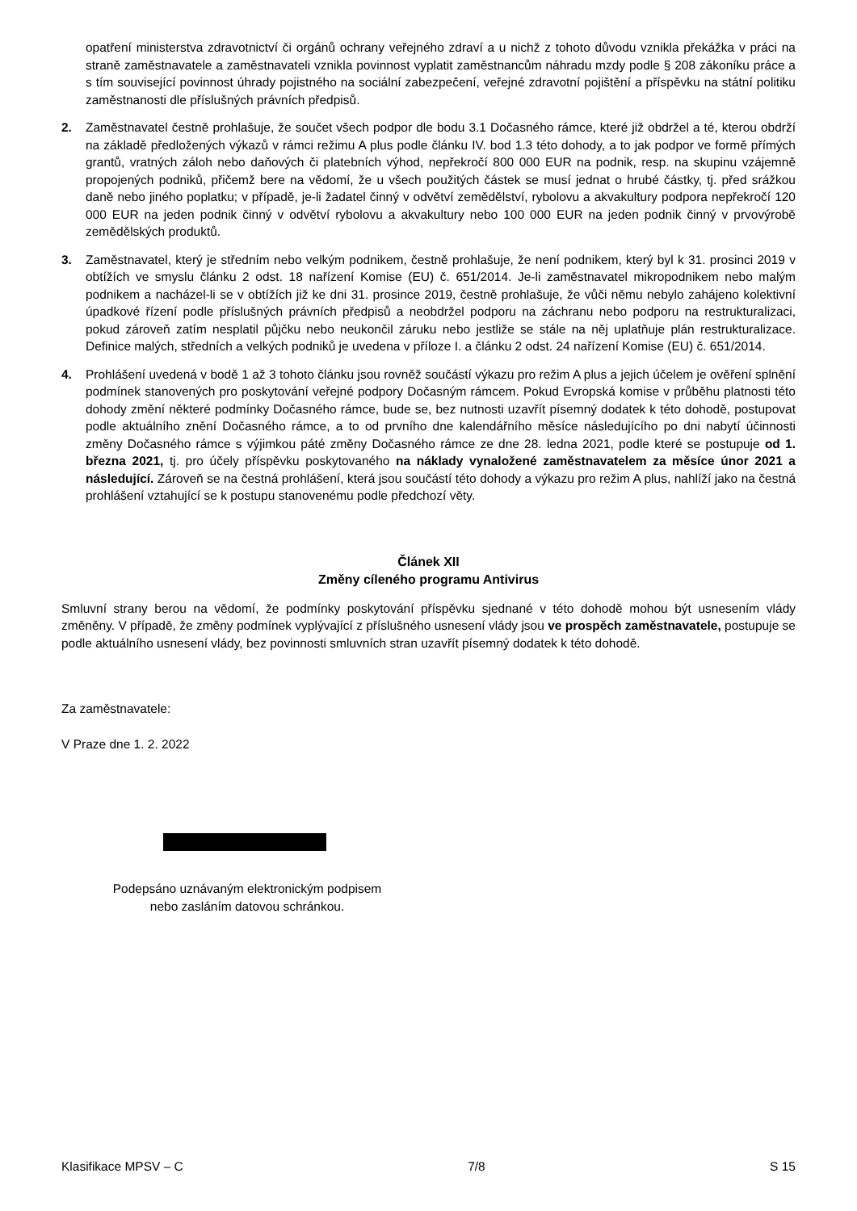opatření ministerstva zdravotnictví či orgánů ochrany veřejného zdraví a u nichž z tohoto důvodu vznikla překážka v práci na straně zaměstnavatele a zaměstnavateli vznikla povinnost vyplatit zaměstnancům náhradu mzdy podle § 208 zákoníku práce a s tím související povinnost úhrady pojistného na sociální zabezpečení, veřejné zdravotní pojištění a příspěvku na státní politiku zaměstnanosti dle příslušných právních předpisů.
2. Zaměstnavatel čestně prohlašuje, že součet všech podpor dle bodu 3.1 Dočasného rámce, které již obdržel a té, kterou obdrží na základě předložených výkazů v rámci režimu A plus podle článku IV. bod 1.3 této dohody, a to jak podpor ve formě přímých grantů, vratných záloh nebo daňových či platebních výhod, nepřekročí 800 000 EUR na podnik, resp. na skupinu vzájemně propojených podniků, přičemž bere na vědomí, že u všech použitých částek se musí jednat o hrubé částky, tj. před srážkou daně nebo jiného poplatku; v případě, je-li žadatel činný v odvětví zemědělství, rybolovu a akvakultury podpora nepřekročí 120 000 EUR na jeden podnik činný v odvětví rybolovu a akvakultury nebo 100 000 EUR na jeden podnik činný v prvovýrobě zemědělských produktů.
3. Zaměstnavatel, který je středním nebo velkým podnikem, čestně prohlašuje, že není podnikem, který byl k 31. prosinci 2019 v obtížích ve smyslu článku 2 odst. 18 nařízení Komise (EU) č. 651/2014. Je-li zaměstnavatel mikropodnikem nebo malým podnikem a nacházel-li se v obtížích již ke dni 31. prosince 2019, čestně prohlašuje, že vůči němu nebylo zahájeno kolektivní úpadkové řízení podle příslušných právních předpisů a neobdržel podporu na záchranu nebo podporu na restrukturalizaci, pokud zároveň zatím nesplatil půjčku nebo neukončil záruku nebo jestliže se stále na něj uplatňuje plán restrukturalizace. Definice malých, středních a velkých podniků je uvedena v příloze I. a článku 2 odst. 24 nařízení Komise (EU) č. 651/2014.
4. Prohlášení uvedená v bodě 1 až 3 tohoto článku jsou rovněž součástí výkazu pro režim A plus a jejich účelem je ověření splnění podmínek stanovených pro poskytování veřejné podpory Dočasným rámcem. Pokud Evropská komise v průběhu platnosti této dohody změní některé podmínky Dočasného rámce, bude se, bez nutnosti uzavřít písemný dodatek k této dohodě, postupovat podle aktuálního znění Dočasného rámce, a to od prvního dne kalendářního měsíce následujícího po dni nabytí účinnosti změny Dočasného rámce s výjimkou páté změny Dočasného rámce ze dne 28. ledna 2021, podle které se postupuje od 1. března 2021, tj. pro účely příspěvku poskytovaného na náklady vynaložené zaměstnavatelem za měsíce únor 2021 a následující. Zároveň se na čestná prohlášení, která jsou součástí této dohody a výkazu pro režim A plus, nahlíží jako na čestná prohlášení vztahující se k postupu stanovenému podle předchozí věty.
Článek XII
Změny cíleného programu Antivirus
Smluvní strany berou na vědomí, že podmínky poskytování příspěvku sjednané v této dohodě mohou být usnesením vlády změněny. V případě, že změny podmínek vyplývající z příslušného usnesení vlády jsou ve prospěch zaměstnavatele, postupuje se podle aktuálního usnesení vlády, bez povinnosti smluvních stran uzavřít písemný dodatek k této dohodě.
Za zaměstnavatele:
V Praze dne 1. 2. 2022
Podepsáno uznávaným elektronickým podpisem nebo zasláním datovou schránkou.
Klasifikace MPSV – C 7/8 S 15